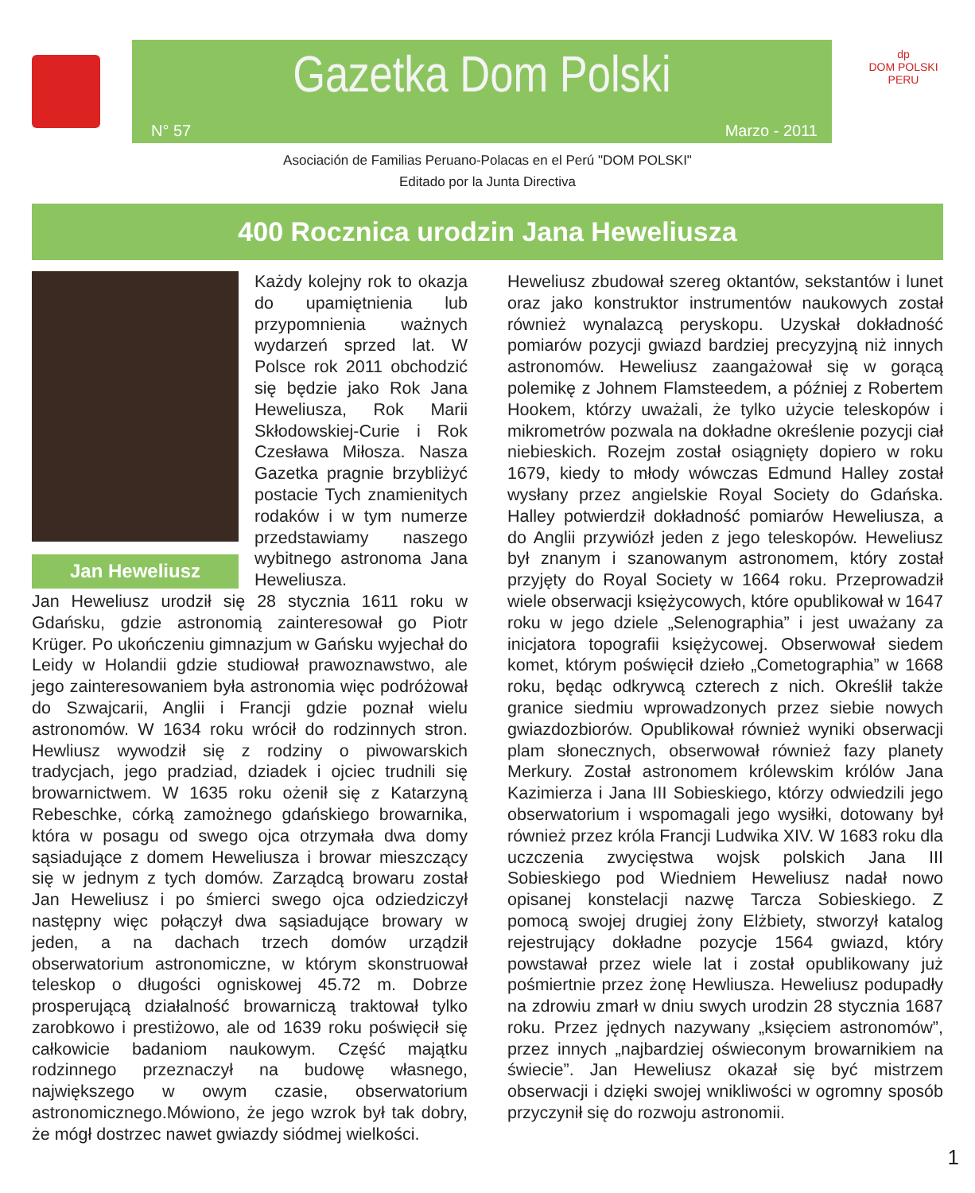Gazetka Dom Polski
N° 57 Marzo - 2011
dp
DOM POLSKI
PERU
Asociación de Familias Peruano-Polacas en el Perú "DOM POLSKI"
Editado por la Junta Directiva
400 Rocznica urodzin Jana Heweliusza
Jan Heweliusz
Każdy kolejny rok to okazja do upamiętnienia lub przypomnienia ważnych wydarzeń sprzed lat. W Polsce rok 2011 obchodzić się będzie jako Rok Jana Heweliusza, Rok Marii Skłodowskiej-Curie i Rok Czesława Miłosza. Nasza Gazetka pragnie brzybliżyć postacie Tych znamienitych rodaków i w tym numerze przedstawiamy naszego wybitnego astronoma Jana Heweliusza.
Jan Heweliusz urodził się 28 stycznia 1611 roku w Gdańsku, gdzie astronomią zainteresował go Piotr Krüger. Po ukończeniu gimnazjum w Gańsku wyjechał do Leidy w Holandii gdzie studiował prawoznawstwo, ale jego zainteresowaniem była astronomia więc podróżował do Szwajcarii, Anglii i Francji gdzie poznał wielu astronomów. W 1634 roku wrócił do rodzinnych stron. Hewliusz wywodził się z rodziny o piwowarskich tradycjach, jego pradziad, dziadek i ojciec trudnili się browarnictwem. W 1635 roku ożenił się z Katarzyną Rebeschke, córką zamożnego gdańskiego browarnika, która w posagu od swego ojca otrzymała dwa domy sąsiadujące z domem Heweliusza i browar mieszczący się w jednym z tych domów. Zarządcą browaru został Jan Heweliusz i po śmierci swego ojca odziedziczył następny więc połączył dwa sąsiadujące browary w jeden, a na dachach trzech domów urządził obserwatorium astronomiczne, w którym skonstruował teleskop o długości ogniskowej 45.72 m. Dobrze prosperującą działalność browarniczą traktował tylko zarobkowo i prestiżowo, ale od 1639 roku poświęcił się całkowicie badaniom naukowym. Część majątku rodzinnego przeznaczył na budowę własnego, największego w owym czasie, obserwatorium astronomicznego.Mówiono, że jego wzrok był tak dobry, że mógł dostrzec nawet gwiazdy siódmej wielkości.
Heweliusz zbudował szereg oktantów, sekstantów i lunet oraz jako konstruktor instrumentów naukowych został również wynalazcą peryskopu. Uzyskał dokładność pomiarów pozycji gwiazd bardziej precyzyjną niż innych astronomów. Heweliusz zaangażował się w gorącą polemikę z Johnem Flamsteedem, a później z Robertem Hookem, którzy uważali, że tylko użycie teleskopów i mikrometrów pozwala na dokładne określenie pozycji ciał niebieskich. Rozejm został osiągnięty dopiero w roku 1679, kiedy to młody wówczas Edmund Halley został wysłany przez angielskie Royal Society do Gdańska. Halley potwierdził dokładność pomiarów Heweliusza, a do Anglii przywiózł jeden z jego teleskopów. Heweliusz był znanym i szanowanym astronomem, który został przyjęty do Royal Society w 1664 roku. Przeprowadził wiele obserwacji księżycowych, które opublikował w 1647 roku w jego dziele „Selenographia” i jest uważany za inicjatora topografii księżycowej. Obserwował siedem komet, którym poświęcił dzieło „Cometographia” w 1668 roku, będąc odkrywcą czterech z nich. Określił także granice siedmiu wprowadzonych przez siebie nowych gwiazdozbiorów. Opublikował również wyniki obserwacji plam słonecznych, obserwował również fazy planety Merkury. Został astronomem królewskim królów Jana Kazimierza i Jana III Sobieskiego, którzy odwiedzili jego obserwatorium i wspomagali jego wysiłki, dotowany był również przez króla Francji Ludwika XIV. W 1683 roku dla uczczenia zwycięstwa wojsk polskich Jana III Sobieskiego pod Wiedniem Heweliusz nadał nowo opisanej konstelacji nazwę Tarcza Sobieskiego. Z pomocą swojej drugiej żony Elżbiety, stworzył katalog rejestrujący dokładne pozycje 1564 gwiazd, który powstawał przez wiele lat i został opublikowany już pośmiertnie przez żonę Hewliusza. Heweliusz podupadły na zdrowiu zmarł w dniu swych urodzin 28 stycznia 1687 roku. Przez jędnych nazywany „księciem astronomów”, przez innych „najbardziej oświeconym browarnikiem na świecie”. Jan Heweliusz okazał się być mistrzem obserwacji i dzięki swojej wnikliwości w ogromny sposób przyczynił się do rozwoju astronomii.
1